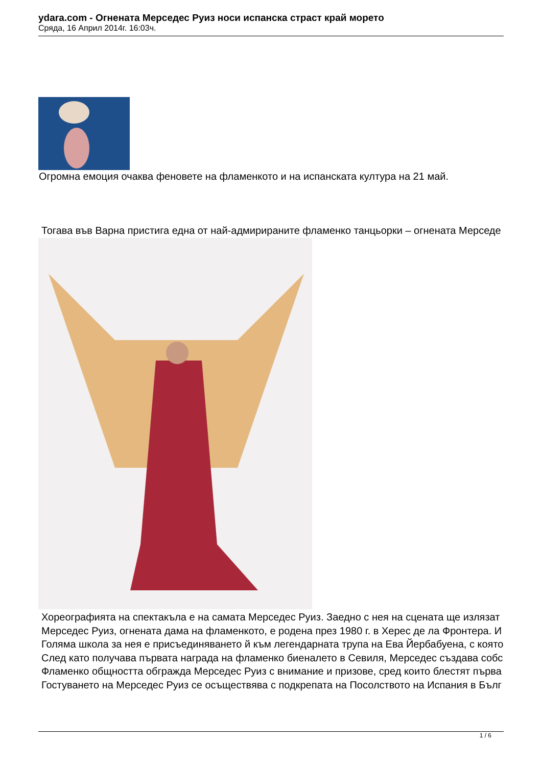ydara.com - Огнената Мерседес Руиз носи испанска страст край морето
Сряда, 16 Април 2014г. 16:03ч.
Огромна емоция очаква феновете на фламенкото и на испанската култура на 21 май.
Тогава във Варна пристига една от най-адмирираните фламенко танцьорки – огнената Мерседе
Хореографията на спектакъла е на самата Мерседес Руиз. Заедно с нея на сцената ще излязат
Мерседес Руиз, огнената дама на фламенкото, е родена през 1980 г. в Херес де ла Фронтера. И
Голяма школа за нея е присъединяването й към легендарната трупа на Ева Йербабуена, с която
След като получава първата награда на фламенко биеналето в Севиля, Мерседес създава собс
Фламенко общността обгражда Мерседес Руиз с внимание и призове, сред които блестят първа
Гостуването на Мерседес Руиз се осъществява с подкрепата на Посолството на Испания в Бълг
1 / 6